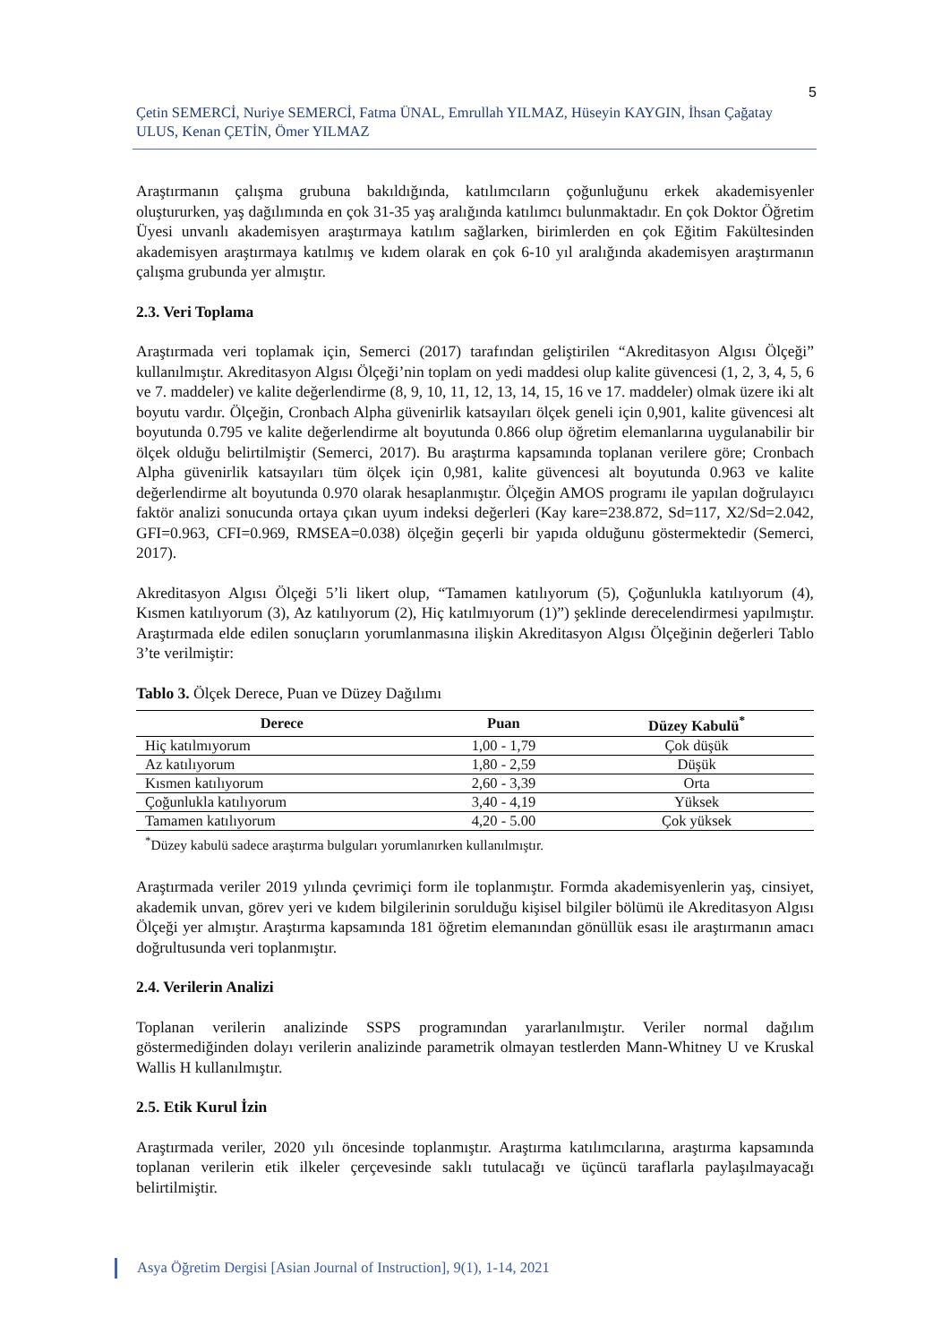5
Çetin SEMERCİ, Nuriye SEMERCİ, Fatma ÜNAL, Emrullah YILMAZ, Hüseyin KAYGIN, İhsan Çağatay ULUS, Kenan ÇETİN, Ömer YILMAZ
Araştırmanın çalışma grubuna bakıldığında, katılımcıların çoğunluğunu erkek akademisyenler oluştururken, yaş dağılımında en çok 31-35 yaş aralığında katılımcı bulunmaktadır. En çok Doktor Öğretim Üyesi unvanlı akademisyen araştırmaya katılım sağlarken, birimlerden en çok Eğitim Fakültesinden akademisyen araştırmaya katılmış ve kıdem olarak en çok 6-10 yıl aralığında akademisyen araştırmanın çalışma grubunda yer almıştır.
2.3. Veri Toplama
Araştırmada veri toplamak için, Semerci (2017) tarafından geliştirilen “Akreditasyon Algısı Ölçeği” kullanılmıştır. Akreditasyon Algısı Ölçeği’nin toplam on yedi maddesi olup kalite güvencesi (1, 2, 3, 4, 5, 6 ve 7. maddeler) ve kalite değerlendirme (8, 9, 10, 11, 12, 13, 14, 15, 16 ve 17. maddeler) olmak üzere iki alt boyutu vardır. Ölçeğin, Cronbach Alpha güvenirlik katsayıları ölçek geneli için 0,901, kalite güvencesi alt boyutunda 0.795 ve kalite değerlendirme alt boyutunda 0.866 olup öğretim elemanlarına uygulanabilir bir ölçek olduğu belirtilmiştir (Semerci, 2017). Bu araştırma kapsamında toplanan verilere göre; Cronbach Alpha güvenirlik katsayıları tüm ölçek için 0,981, kalite güvencesi alt boyutunda 0.963 ve kalite değerlendirme alt boyutunda 0.970 olarak hesaplanmıştır. Ölçeğin AMOS programı ile yapılan doğrulayıcı faktör analizi sonucunda ortaya çıkan uyum indeksi değerleri (Kay kare=238.872, Sd=117, X2/Sd=2.042, GFI=0.963, CFI=0.969, RMSEA=0.038) ölçeğin geçerli bir yapıda olduğunu göstermektedir (Semerci, 2017).
Akreditasyon Algısı Ölçeği 5’li likert olup, “Tamamen katılıyorum (5), Çoğunlukla katılıyorum (4), Kısmen katılıyorum (3), Az katılıyorum (2), Hiç katılmıyorum (1)”) şeklinde derecelendirmesi yapılmıştır. Araştırmada elde edilen sonuçların yorumlanmasına ilişkin Akreditasyon Algısı Ölçeğinin değerleri Tablo 3’te verilmiştir:
Tablo 3. Ölçek Derece, Puan ve Düzey Dağılımı
| Derece | Puan | Düzey Kabulü<sup>*</sup> |
| --- | --- | --- |
| Hiç katılmıyorum | 1,00 - 1,79 | Çok düşük |
| Az katılıyorum | 1,80 - 2,59 | Düşük |
| Kısmen katılıyorum | 2,60 - 3,39 | Orta |
| Çoğunlukla katılıyorum | 3,40 - 4,19 | Yüksek |
| Tamamen katılıyorum | 4,20 - 5.00 | Çok yüksek |
<sup>*</sup> Düzey kabulü sadece araştırma bulguları yorumlanırken kullanılmıştır.
Araştırmada veriler 2019 yılında çevrimiçi form ile toplanmıştır. Formda akademisyenlerin yaş, cinsiyet, akademik unvan, görev yeri ve kıdem bilgilerinin sorulduğu kişisel bilgiler bölümü ile Akreditasyon Algısı Ölçeği yer almıştır. Araştırma kapsamında 181 öğretim elemanından gönüllük esası ile araştırmanın amacı doğrultusunda veri toplanmıştır.
2.4. Verilerin Analizi
Toplanan verilerin analizinde SSPS programından yararlanılmıştır. Veriler normal dağılım göstermediğinden dolayı verilerin analizinde parametrik olmayan testlerden Mann-Whitney U ve Kruskal Wallis H kullanılmıştır.
2.5. Etik Kurul İzin
Araştırmada veriler, 2020 yılı öncesinde toplanmıştır. Araştırma katılımcılarına, araştırma kapsamında toplanan verilerin etik ilkeler çerçevesinde saklı tutulacağı ve üçüncü taraflarla paylaşılmayacağı belirtilmiştir.
Asya Öğretim Dergisi [Asian Journal of Instruction], 9(1), 1-14, 2021